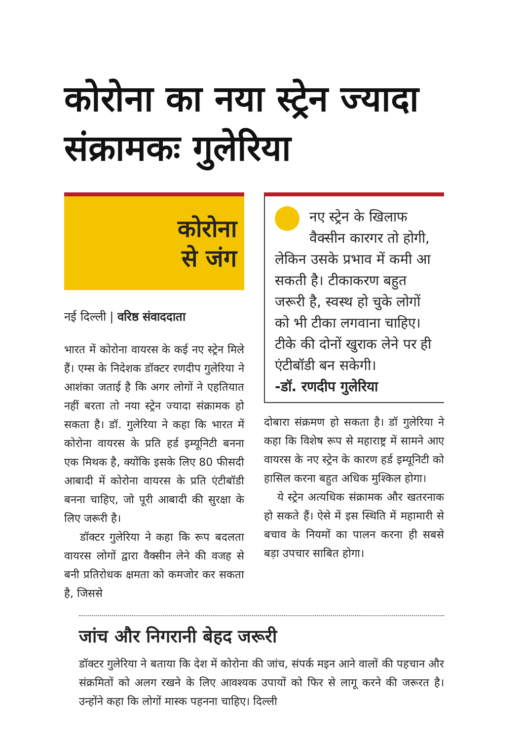कोरोना का नया स्ट्रेन ज्यादा संक्रामकः गुलेरिया
कोरोना
से जंग
नई दिल्ली | वरिष्ठ संवाददाता
भारत में कोरोना वायरस के कई नए स्ट्रेन मिले हैं। एम्स के निदेशक डॉक्टर रणदीप गुलेरिया ने आशंका जताई है कि अगर लोगों ने एहतियात नहीं बरता तो नया स्ट्रेन ज्यादा संक्रामक हो सकता है। डॉ. गुलेरिया ने कहा कि भारत में कोरोना वायरस के प्रति हर्ड इम्यूनिटी बनना एक मिथक है, क्योंकि इसके लिए 80 फीसदी आबादी में कोरोना वायरस के प्रति एंटीबॉडी बनना चाहिए, जो पूरी आबादी की सुरक्षा के लिए जरूरी है।
डॉक्टर गुलेरिया ने कहा कि रूप बदलता वायरस लोगों द्वारा वैक्सीन लेने की वजह से बनी प्रतिरोधक क्षमता को कमजोर कर सकता है, जिससे
नए स्ट्रेन के खिलाफ वैक्सीन कारगर तो होगी, लेकिन उसके प्रभाव में कमी आ सकती है। टीकाकरण बहुत जरूरी है, स्वस्थ हो चुके लोगों को भी टीका लगवाना चाहिए। टीके की दोनों खुराक लेने पर ही एंटीबॉडी बन सकेगी।
-डॉ. रणदीप गुलेरिया
दोबारा संक्रमण हो सकता है। डॉ गुलेरिया ने कहा कि विशेष रूप से महाराष्ट्र में सामने आए वायरस के नए स्ट्रेन के कारण हर्ड इम्यूनिटी को हासिल करना बहुत अधिक मुश्किल होगा।
ये स्ट्रेन अत्यधिक संक्रामक और खतरनाक हो सकते हैं। ऐसे में इस स्थिति में महामारी से बचाव के नियमों का पालन करना ही सबसे बड़ा उपचार साबित होगा।
जांच और निगरानी बेहद जरूरी
डॉक्टर गुलेरिया ने बताया कि देश में कोरोना की जांच, संपर्क मइन आने वालों की पहचान और संक्रमितों को अलग रखने के लिए आवश्यक उपायों को फिर से लागू करने की जरूरत है। उन्होंने कहा कि लोगों मास्क पहनना चाहिए। दिल्ली